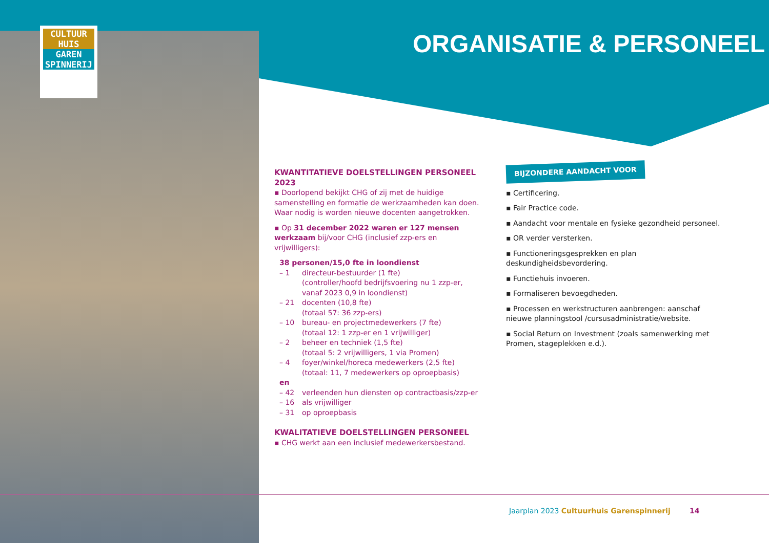CULTUUR
HUIS
GAREN
SPINNERIJ
ORGANISATIE & PERSONEEL
KWANTITATIEVE DOELSTELLINGEN PERSONEEL 2023
▪ Doorlopend bekijkt CHG of zij met de huidige samenstelling en formatie de werkzaamheden kan doen. Waar nodig is worden nieuwe docenten aangetrokken.
▪ Op 31 december 2022 waren er 127 mensen werkzaam bij/voor CHG (inclusief zzp-ers en vrijwilligers):
38 personen/15,0 fte in loondienst
– 1 directeur-bestuurder (1 fte)
(controller/hoofd bedrijfsvoering nu 1 zzp-er, vanaf 2023 0,9 in loondienst)
– 21 docenten (10,8 fte)
(totaal 57: 36 zzp-ers)
– 10 bureau- en projectmedewerkers (7 fte)
(totaal 12: 1 zzp-er en 1 vrijwilliger)
– 2 beheer en techniek (1,5 fte)
(totaal 5: 2 vrijwilligers, 1 via Promen)
– 4 foyer/winkel/horeca medewerkers (2,5 fte)
(totaal: 11, 7 medewerkers op oproepbasis)
en
– 42 verleenden hun diensten op contractbasis/zzp-er
– 16 als vrijwilliger
– 31 op oproepbasis
KWALITATIEVE DOELSTELLINGEN PERSONEEL
▪ CHG werkt aan een inclusief medewerkersbestand.
BIJZONDERE AANDACHT VOOR
▪ Certificering.
▪ Fair Practice code.
▪ Aandacht voor mentale en fysieke gezondheid personeel.
▪ OR verder versterken.
▪ Functioneringsgesprekken en plan deskundigheidsbevordering.
▪ Functiehuis invoeren.
▪ Formaliseren bevoegdheden.
▪ Processen en werkstructuren aanbrengen: aanschaf nieuwe planningstool /cursusadministratie/website.
▪ Social Return on Investment (zoals samenwerking met Promen, stageplekken e.d.).
Jaarplan 2023 Cultuurhuis Garenspinnerij
14